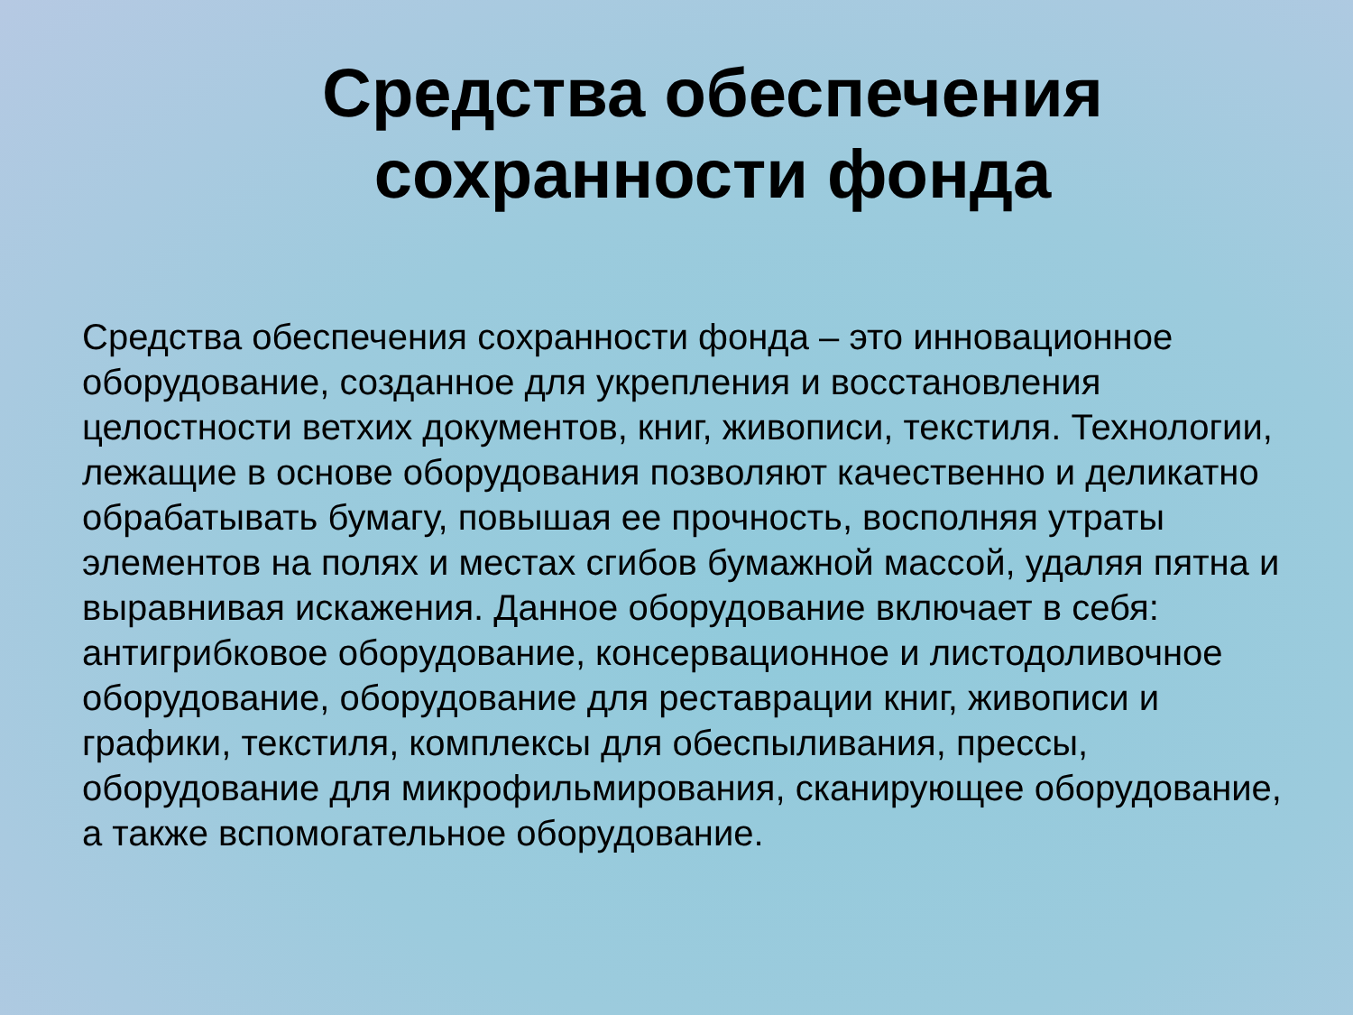Средства обеспечения
сохранности фонда
Средства обеспечения сохранности фонда – это инновационное оборудование, созданное для укрепления и восстановления целостности ветхих документов, книг, живописи, текстиля. Технологии, лежащие в основе оборудования позволяют качественно и деликатно обрабатывать бумагу, повышая ее прочность, восполняя утраты элементов на полях и местах сгибов бумажной массой, удаляя пятна и выравнивая искажения. Данное оборудование включает в себя: антигрибковое оборудование, консервационное и листодоливочное оборудование, оборудование для реставрации книг, живописи и графики, текстиля, комплексы для обеспыливания, прессы, оборудование для микрофильмирования, сканирующее оборудование, а также вспомогательное оборудование.